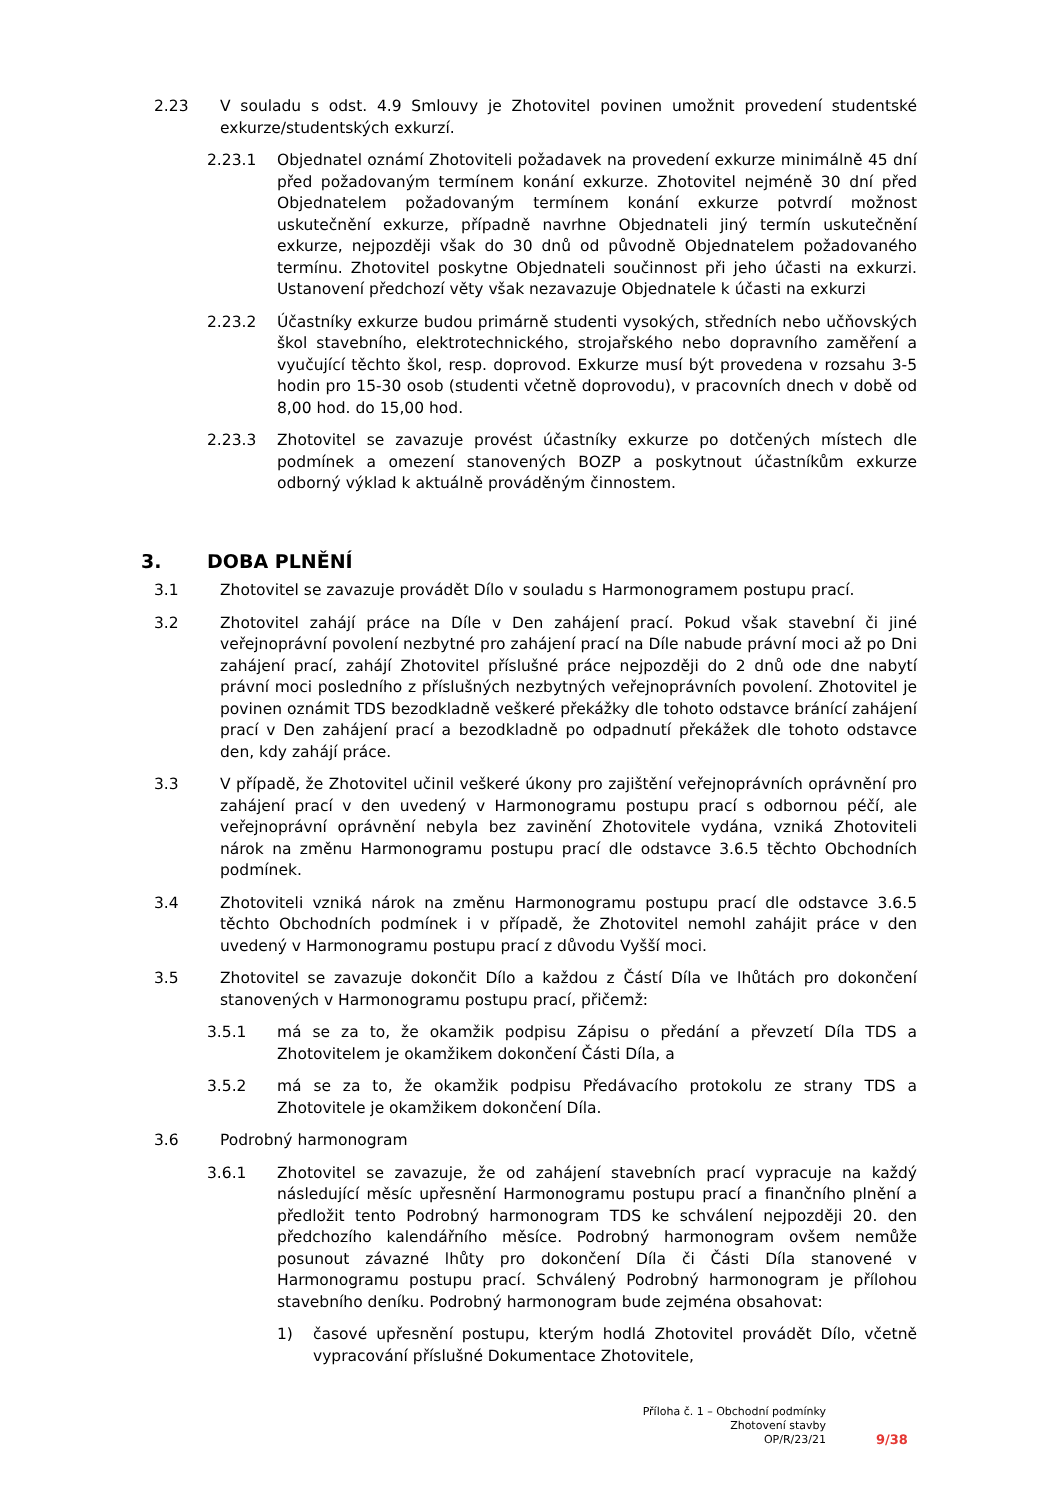2.23 V souladu s odst. 4.9 Smlouvy je Zhotovitel povinen umožnit provedení studentské exkurze/studentských exkurzí.
2.23.1 Objednatel oznámí Zhotoviteli požadavek na provedení exkurze minimálně 45 dní před požadovaným termínem konání exkurze. Zhotovitel nejméně 30 dní před Objednatelem požadovaným termínem konání exkurze potvrdí možnost uskutečnění exkurze, případně navrhne Objednateli jiný termín uskutečnění exkurze, nejpozději však do 30 dnů od původně Objednatelem požadovaného termínu. Zhotovitel poskytne Objednateli součinnost při jeho účasti na exkurzi. Ustanovení předchozí věty však nezavazuje Objednatele k účasti na exkurzi
2.23.2 Účastníky exkurze budou primárně studenti vysokých, středních nebo učňovských škol stavebního, elektrotechnického, strojařského nebo dopravního zaměření a vyučující těchto škol, resp. doprovod. Exkurze musí být provedena v rozsahu 3-5 hodin pro 15-30 osob (studenti včetně doprovodu), v pracovních dnech v době od 8,00 hod. do 15,00 hod.
2.23.3 Zhotovitel se zavazuje provést účastníky exkurze po dotčených místech dle podmínek a omezení stanovených BOZP a poskytnout účastníkům exkurze odborný výklad k aktuálně prováděným činnostem.
3. DOBA PLNĚNÍ
3.1 Zhotovitel se zavazuje provádět Dílo v souladu s Harmonogramem postupu prací.
3.2 Zhotovitel zahájí práce na Díle v Den zahájení prací. Pokud však stavební či jiné veřejnoprávní povolení nezbytné pro zahájení prací na Díle nabude právní moci až po Dni zahájení prací, zahájí Zhotovitel příslušné práce nejpozději do 2 dnů ode dne nabytí právní moci posledního z příslušných nezbytných veřejnoprávních povolení. Zhotovitel je povinen oznámit TDS bezodkladně veškeré překážky dle tohoto odstavce bránící zahájení prací v Den zahájení prací a bezodkladně po odpadnutí překážek dle tohoto odstavce den, kdy zahájí práce.
3.3 V případě, že Zhotovitel učinil veškeré úkony pro zajištění veřejnoprávních oprávnění pro zahájení prací v den uvedený v Harmonogramu postupu prací s odbornou péčí, ale veřejnoprávní oprávnění nebyla bez zavinění Zhotovitele vydána, vzniká Zhotoviteli nárok na změnu Harmonogramu postupu prací dle odstavce 3.6.5 těchto Obchodních podmínek.
3.4 Zhotoviteli vzniká nárok na změnu Harmonogramu postupu prací dle odstavce 3.6.5 těchto Obchodních podmínek i v případě, že Zhotovitel nemohl zahájit práce v den uvedený v Harmonogramu postupu prací z důvodu Vyšší moci.
3.5 Zhotovitel se zavazuje dokončit Dílo a každou z Částí Díla ve lhůtách pro dokončení stanovených v Harmonogramu postupu prací, přičemž:
3.5.1 má se za to, že okamžik podpisu Zápisu o předání a převzetí Díla TDS a Zhotovitelem je okamžikem dokončení Části Díla, a
3.5.2 má se za to, že okamžik podpisu Předávacího protokolu ze strany TDS a Zhotovitele je okamžikem dokončení Díla.
3.6 Podrobný harmonogram
3.6.1 Zhotovitel se zavazuje, že od zahájení stavebních prací vypracuje na každý následující měsíc upřesnění Harmonogramu postupu prací a finančního plnění a předložit tento Podrobný harmonogram TDS ke schválení nejpozději 20. den předchozího kalendářního měsíce. Podrobný harmonogram ovšem nemůže posunout závazné lhůty pro dokončení Díla či Části Díla stanovené v Harmonogramu postupu prací. Schválený Podrobný harmonogram je přílohou stavebního deníku. Podrobný harmonogram bude zejména obsahovat:
1) časové upřesnění postupu, kterým hodlá Zhotovitel provádět Dílo, včetně vypracování příslušné Dokumentace Zhotovitele,
Příloha č. 1 – Obchodní podmínky
Zhotovení stavby
OP/R/23/21
9/38